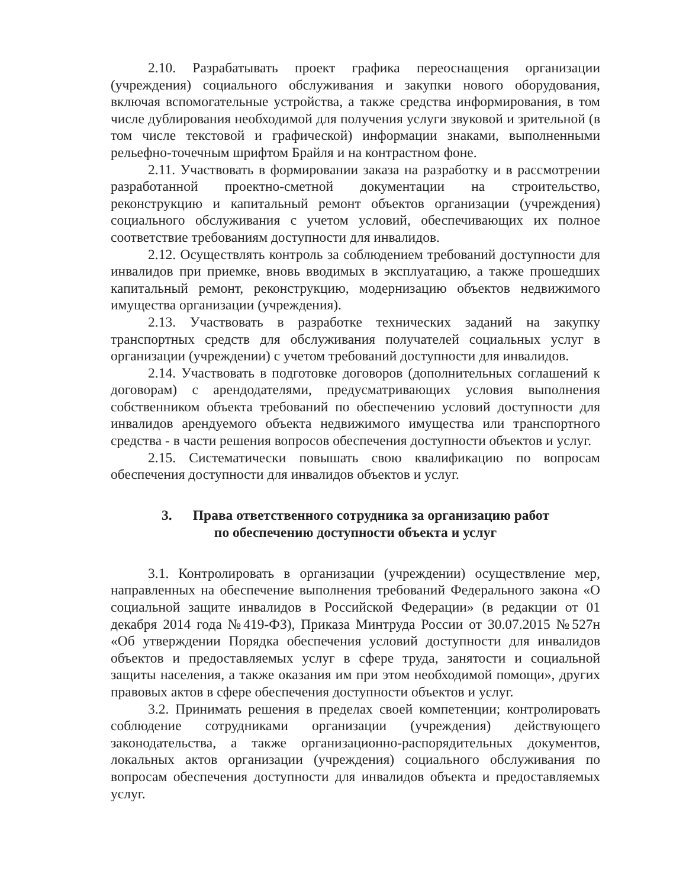2.10. Разрабатывать проект графика переоснащения организации (учреждения) социального обслуживания и закупки нового оборудования, включая вспомогательные устройства, а также средства информирования, в том числе дублирования необходимой для получения услуги звуковой и зрительной (в том числе текстовой и графической) информации знаками, выполненными рельефно-точечным шрифтом Брайля и на контрастном фоне.
2.11. Участвовать в формировании заказа на разработку и в рассмотрении разработанной проектно-сметной документации на строительство, реконструкцию и капитальный ремонт объектов организации (учреждения) социального обслуживания с учетом условий, обеспечивающих их полное соответствие требованиям доступности для инвалидов.
2.12. Осуществлять контроль за соблюдением требований доступности для инвалидов при приемке, вновь вводимых в эксплуатацию, а также прошедших капитальный ремонт, реконструкцию, модернизацию объектов недвижимого имущества организации (учреждения).
2.13. Участвовать в разработке технических заданий на закупку транспортных средств для обслуживания получателей социальных услуг в организации (учреждении) с учетом требований доступности для инвалидов.
2.14. Участвовать в подготовке договоров (дополнительных соглашений к договорам) с арендодателями, предусматривающих условия выполнения собственником объекта требований по обеспечению условий доступности для инвалидов арендуемого объекта недвижимого имущества или транспортного средства - в части решения вопросов обеспечения доступности объектов и услуг.
2.15. Систематически повышать свою квалификацию по вопросам обеспечения доступности для инвалидов объектов и услуг.
3. Права ответственного сотрудника за организацию работ
по обеспечению доступности объекта и услуг
3.1. Контролировать в организации (учреждении) осуществление мер, направленных на обеспечение выполнения требований Федерального закона «О социальной защите инвалидов в Российской Федерации» (в редакции от 01 декабря 2014 года №419-ФЗ), Приказа Минтруда России от 30.07.2015 №527н «Об утверждении Порядка обеспечения условий доступности для инвалидов объектов и предоставляемых услуг в сфере труда, занятости и социальной защиты населения, а также оказания им при этом необходимой помощи», других правовых актов в сфере обеспечения доступности объектов и услуг.
3.2. Принимать решения в пределах своей компетенции; контролировать соблюдение сотрудниками организации (учреждения) действующего законодательства, а также организационно-распорядительных документов, локальных актов организации (учреждения) социального обслуживания по вопросам обеспечения доступности для инвалидов объекта и предоставляемых услуг.